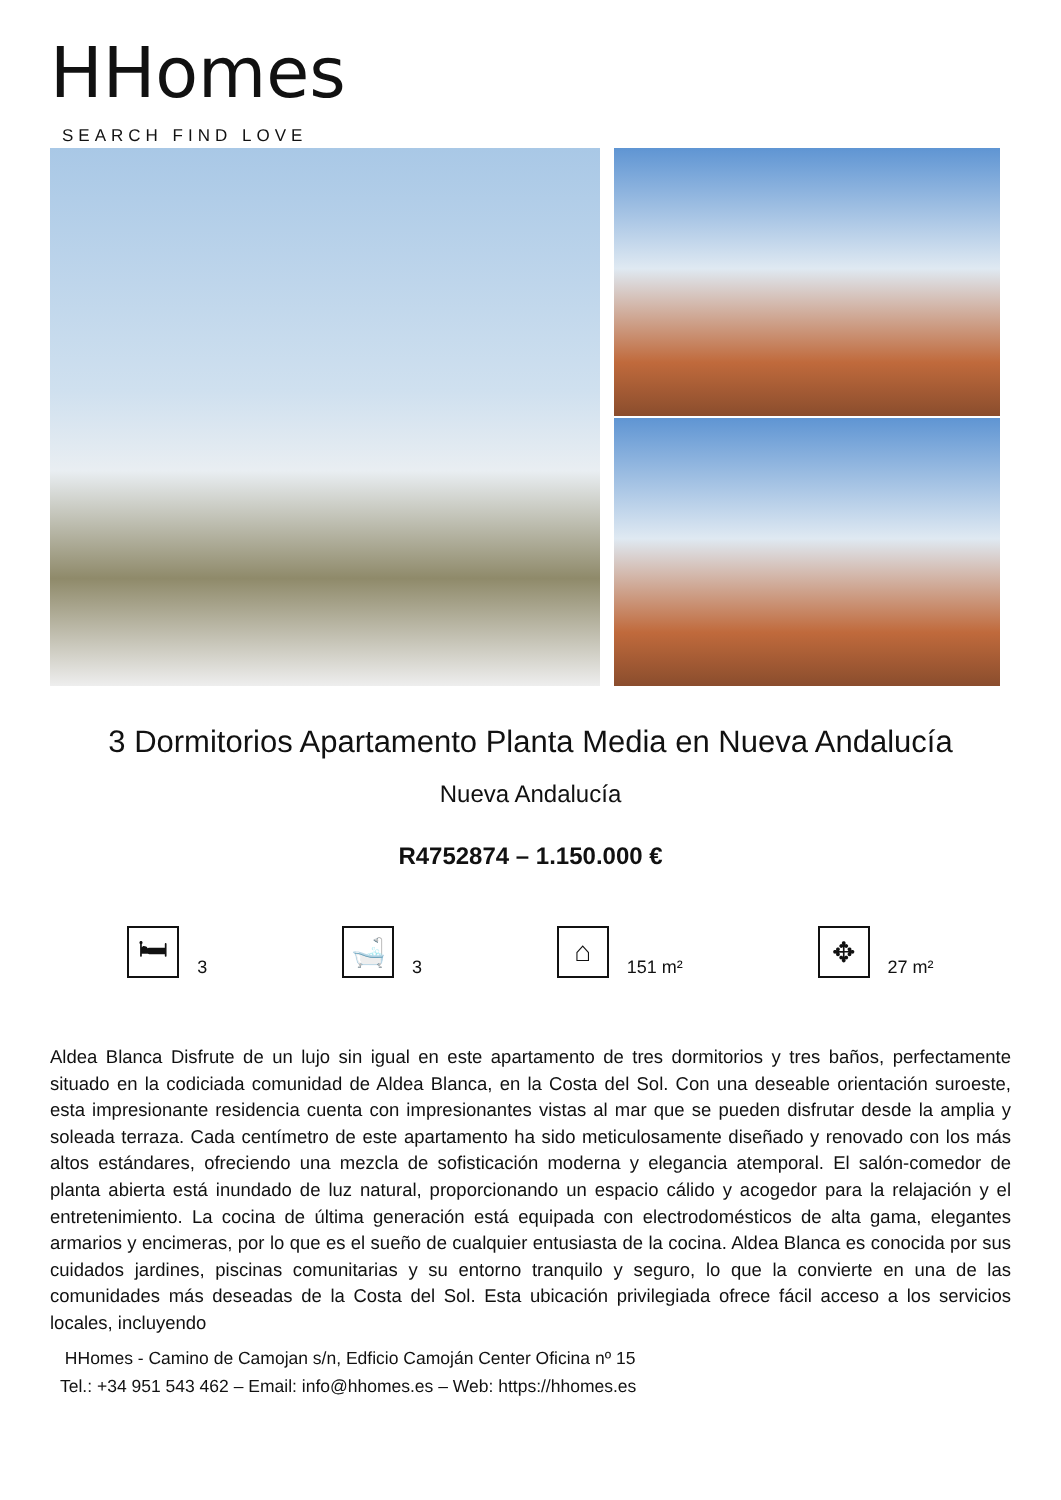HHomes
SEARCH FIND LOVE
3 Dormitorios Apartamento Planta Media en Nueva Andalucía
Nueva Andalucía
R4752874 – 1.150.000 €
🛏
3
🛁
3
⌂
151 m²
✥
27 m²
Aldea Blanca Disfrute de un lujo sin igual en este apartamento de tres dormitorios y tres baños, perfectamente situado en la codiciada comunidad de Aldea Blanca, en la Costa del Sol. Con una deseable orientación suroeste, esta impresionante residencia cuenta con impresionantes vistas al mar que se pueden disfrutar desde la amplia y soleada terraza. Cada centímetro de este apartamento ha sido meticulosamente diseñado y renovado con los más altos estándares, ofreciendo una mezcla de sofisticación moderna y elegancia atemporal. El salón-comedor de planta abierta está inundado de luz natural, proporcionando un espacio cálido y acogedor para la relajación y el entretenimiento. La cocina de última generación está equipada con electrodomésticos de alta gama, elegantes armarios y encimeras, por lo que es el sueño de cualquier entusiasta de la cocina. Aldea Blanca es conocida por sus cuidados jardines, piscinas comunitarias y su entorno tranquilo y seguro, lo que la convierte en una de las comunidades más deseadas de la Costa del Sol. Esta ubicación privilegiada ofrece fácil acceso a los servicios locales, incluyendo
HHomes - Camino de Camojan s/n, Edficio Camoján Center Oficina nº 15
Tel.: +34 951 543 462 – Email: info@hhomes.es – Web: https://hhomes.es